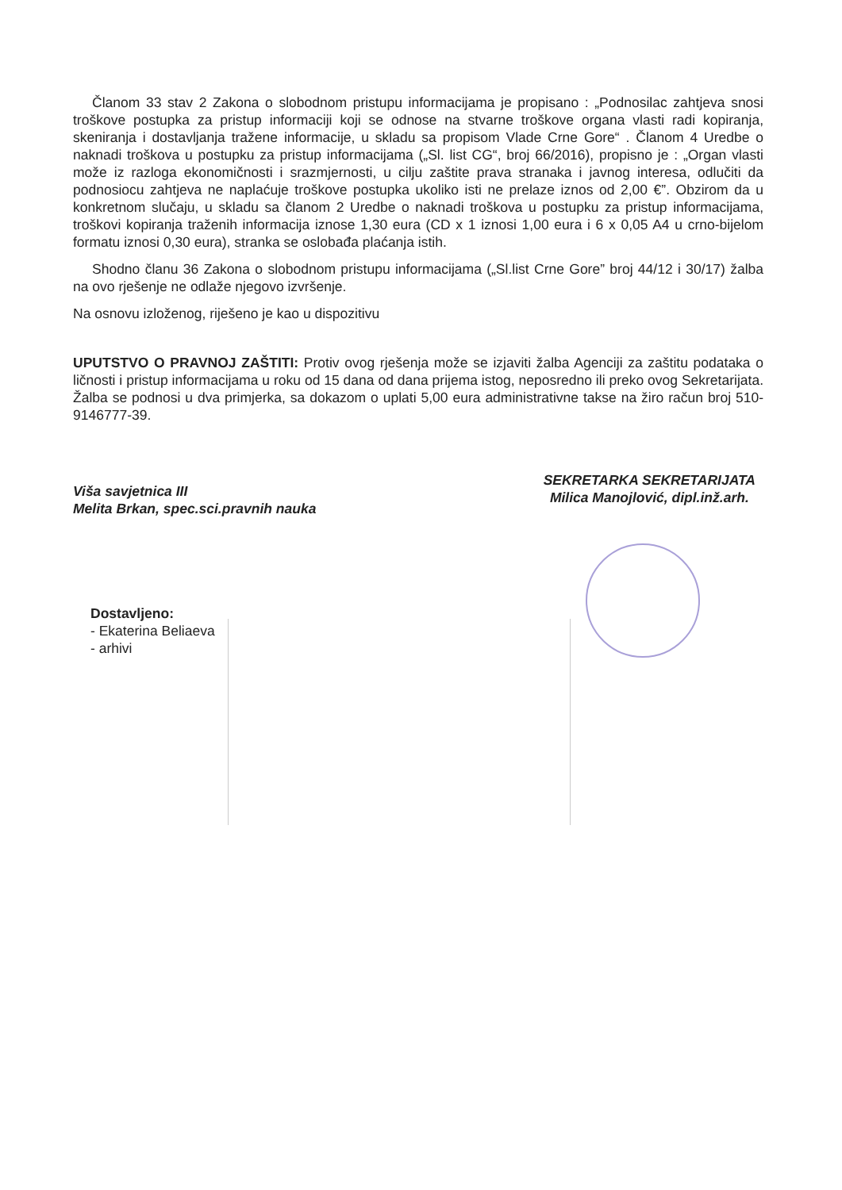Članom 33 stav 2 Zakona o slobodnom pristupu informacijama je propisano : „Podnosilac zahtjeva snosi troškove postupka za pristup informaciji koji se odnose na stvarne troškove organa vlasti radi kopiranja, skeniranja i dostavljanja tražene informacije, u skladu sa propisom Vlade Crne Gore“ . Članom 4 Uredbe o naknadi troškova u postupku za pristup informacijama („Sl. list CG“, broj 66/2016), propisno je : „Organ vlasti može iz razloga ekonomičnosti i srazmjernosti, u cilju zaštite prava stranaka i javnog interesa, odlučiti da podnosiocu zahtjeva ne naplaćuje troškove postupka ukoliko isti ne prelaze iznos od 2,00 €”. Obzirom da u konkretnom slučaju, u skladu sa članom 2 Uredbe o naknadi troškova u postupku za pristup informacijama, troškovi kopiranja traženih informacija iznose 1,30 eura (CD x 1 iznosi 1,00 eura i 6 x 0,05 A4 u crno-bijelom formatu iznosi 0,30 eura), stranka se oslobađa plaćanja istih.
Shodno članu 36 Zakona o slobodnom pristupu informacijama („Sl.list Crne Gore” broj 44/12 i 30/17) žalba na ovo rješenje ne odlaže njegovo izvršenje.
Na osnovu izloženog, riješeno je kao u dispozitivu
UPUTSTVO O PRAVNOJ ZAŠTITI: Protiv ovog rješenja može se izjaviti žalba Agenciji za zaštitu podataka o ličnosti i pristup informacijama u roku od 15 dana od dana prijema istog, neposredno ili preko ovog Sekretarijata. Žalba se podnosi u dva primjerka, sa dokazom o uplati 5,00 eura administrativne takse na žiro račun broj 510-9146777-39.
Viša savjetnica III
Melita Brkan, spec.sci.pravnih nauka
SEKRETARKA SEKRETARIJATA
Milica Manojlović, dipl.inž.arh.
Dostavljeno:
- Ekaterina Beliaeva
- arhivi